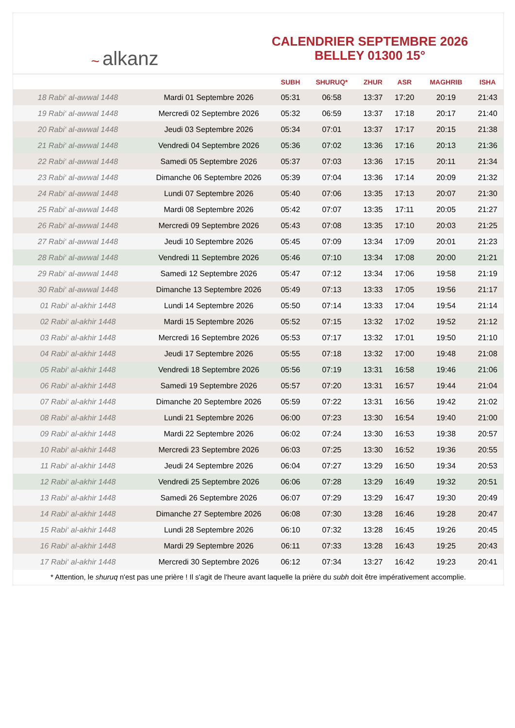~ alkanz
CALENDRIER SEPTEMBRE 2026
BELLEY 01300 15°
| | | SUBH | SHURUQ* | ZHUR | ASR | MAGHRIB | ISHA |
| --- | --- | --- | --- | --- | --- | --- | --- |
| 18 Rabi‘ al-awwal 1448 | Mardi 01 Septembre 2026 | 05:31 | 06:58 | 13:37 | 17:20 | 20:19 | 21:43 |
| 19 Rabi‘ al-awwal 1448 | Mercredi 02 Septembre 2026 | 05:32 | 06:59 | 13:37 | 17:18 | 20:17 | 21:40 |
| 20 Rabi‘ al-awwal 1448 | Jeudi 03 Septembre 2026 | 05:34 | 07:01 | 13:37 | 17:17 | 20:15 | 21:38 |
| 21 Rabi‘ al-awwal 1448 | Vendredi 04 Septembre 2026 | 05:36 | 07:02 | 13:36 | 17:16 | 20:13 | 21:36 |
| 22 Rabi‘ al-awwal 1448 | Samedi 05 Septembre 2026 | 05:37 | 07:03 | 13:36 | 17:15 | 20:11 | 21:34 |
| 23 Rabi‘ al-awwal 1448 | Dimanche 06 Septembre 2026 | 05:39 | 07:04 | 13:36 | 17:14 | 20:09 | 21:32 |
| 24 Rabi‘ al-awwal 1448 | Lundi 07 Septembre 2026 | 05:40 | 07:06 | 13:35 | 17:13 | 20:07 | 21:30 |
| 25 Rabi‘ al-awwal 1448 | Mardi 08 Septembre 2026 | 05:42 | 07:07 | 13:35 | 17:11 | 20:05 | 21:27 |
| 26 Rabi‘ al-awwal 1448 | Mercredi 09 Septembre 2026 | 05:43 | 07:08 | 13:35 | 17:10 | 20:03 | 21:25 |
| 27 Rabi‘ al-awwal 1448 | Jeudi 10 Septembre 2026 | 05:45 | 07:09 | 13:34 | 17:09 | 20:01 | 21:23 |
| 28 Rabi‘ al-awwal 1448 | Vendredi 11 Septembre 2026 | 05:46 | 07:10 | 13:34 | 17:08 | 20:00 | 21:21 |
| 29 Rabi‘ al-awwal 1448 | Samedi 12 Septembre 2026 | 05:47 | 07:12 | 13:34 | 17:06 | 19:58 | 21:19 |
| 30 Rabi‘ al-awwal 1448 | Dimanche 13 Septembre 2026 | 05:49 | 07:13 | 13:33 | 17:05 | 19:56 | 21:17 |
| 01 Rabi‘ al-akhir 1448 | Lundi 14 Septembre 2026 | 05:50 | 07:14 | 13:33 | 17:04 | 19:54 | 21:14 |
| 02 Rabi‘ al-akhir 1448 | Mardi 15 Septembre 2026 | 05:52 | 07:15 | 13:32 | 17:02 | 19:52 | 21:12 |
| 03 Rabi‘ al-akhir 1448 | Mercredi 16 Septembre 2026 | 05:53 | 07:17 | 13:32 | 17:01 | 19:50 | 21:10 |
| 04 Rabi‘ al-akhir 1448 | Jeudi 17 Septembre 2026 | 05:55 | 07:18 | 13:32 | 17:00 | 19:48 | 21:08 |
| 05 Rabi‘ al-akhir 1448 | Vendredi 18 Septembre 2026 | 05:56 | 07:19 | 13:31 | 16:58 | 19:46 | 21:06 |
| 06 Rabi‘ al-akhir 1448 | Samedi 19 Septembre 2026 | 05:57 | 07:20 | 13:31 | 16:57 | 19:44 | 21:04 |
| 07 Rabi‘ al-akhir 1448 | Dimanche 20 Septembre 2026 | 05:59 | 07:22 | 13:31 | 16:56 | 19:42 | 21:02 |
| 08 Rabi‘ al-akhir 1448 | Lundi 21 Septembre 2026 | 06:00 | 07:23 | 13:30 | 16:54 | 19:40 | 21:00 |
| 09 Rabi‘ al-akhir 1448 | Mardi 22 Septembre 2026 | 06:02 | 07:24 | 13:30 | 16:53 | 19:38 | 20:57 |
| 10 Rabi‘ al-akhir 1448 | Mercredi 23 Septembre 2026 | 06:03 | 07:25 | 13:30 | 16:52 | 19:36 | 20:55 |
| 11 Rabi‘ al-akhir 1448 | Jeudi 24 Septembre 2026 | 06:04 | 07:27 | 13:29 | 16:50 | 19:34 | 20:53 |
| 12 Rabi‘ al-akhir 1448 | Vendredi 25 Septembre 2026 | 06:06 | 07:28 | 13:29 | 16:49 | 19:32 | 20:51 |
| 13 Rabi‘ al-akhir 1448 | Samedi 26 Septembre 2026 | 06:07 | 07:29 | 13:29 | 16:47 | 19:30 | 20:49 |
| 14 Rabi‘ al-akhir 1448 | Dimanche 27 Septembre 2026 | 06:08 | 07:30 | 13:28 | 16:46 | 19:28 | 20:47 |
| 15 Rabi‘ al-akhir 1448 | Lundi 28 Septembre 2026 | 06:10 | 07:32 | 13:28 | 16:45 | 19:26 | 20:45 |
| 16 Rabi‘ al-akhir 1448 | Mardi 29 Septembre 2026 | 06:11 | 07:33 | 13:28 | 16:43 | 19:25 | 20:43 |
| 17 Rabi‘ al-akhir 1448 | Mercredi 30 Septembre 2026 | 06:12 | 07:34 | 13:27 | 16:42 | 19:23 | 20:41 |
* Attention, le shuruq n'est pas une prière ! Il s'agit de l'heure avant laquelle la prière du subh doit être impérativement accomplie.